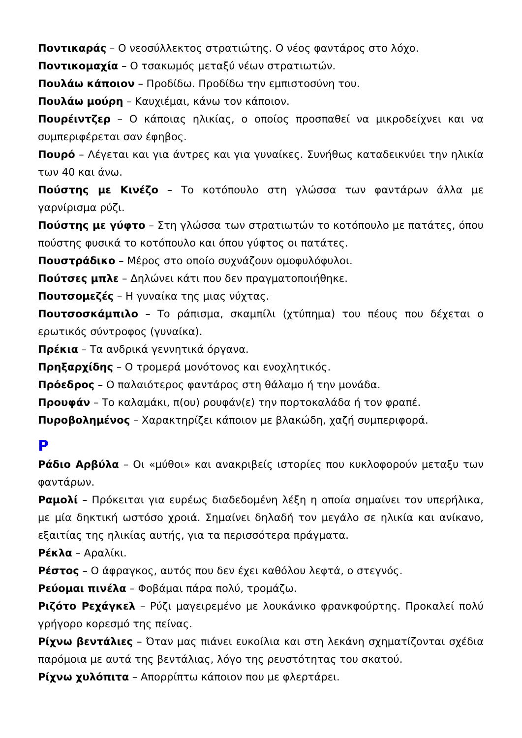Ποντικαράς – Ο νεοσύλλεκτος στρατιώτης. Ο νέος φαντάρος στο λόχο.
Ποντικομαχία – Ο τσακωμός μεταξύ νέων στρατιωτών.
Πουλάω κάποιον – Προδίδω. Προδίδω την εμπιστοσύνη του.
Πουλάω μούρη – Καυχιέμαι, κάνω τον κάποιον.
Πουρέιντζερ – Ο κάποιας ηλικίας, ο οποίος προσπαθεί να μικροδείχνει και να συμπεριφέρεται σαν έφηβος.
Πουρό – Λέγεται και για άντρες και για γυναίκες. Συνήθως καταδεικνύει την ηλικία των 40 και άνω.
Πούστης με Κινέζο – Το κοτόπουλο στη γλώσσα των φαντάρων άλλα με γαρνίρισμα ρύζι.
Πούστης με γύφτο – Στη γλώσσα των στρατιωτών το κοτόπουλο με πατάτες, όπου πούστης φυσικά το κοτόπουλο και όπου γύφτος οι πατάτες.
Πουστράδικο – Μέρος στο οποίο συχνάζουν ομοφυλόφυλοι.
Πούτσες μπλε – Δηλώνει κάτι που δεν πραγματοποιήθηκε.
Πουτσομεζές – Η γυναίκα της μιας νύχτας.
Πουτσοσκάμπιλο – Το ράπισμα, σκαμπίλι (χτύπημα) του πέους που δέχεται ο ερωτικός σύντροφος (γυναίκα).
Πρέκια – Τα ανδρικά γεννητικά όργανα.
Πρηξαρχίδης – Ο τρομερά μονότονος και ενοχλητικός.
Πρόεδρος – Ο παλαιότερος φαντάρος στη θάλαμο ή την μονάδα.
Προυφάν – Το καλαμάκι, π(ου) ρουφάν(ε) την πορτοκαλάδα ή τον φραπέ.
Πυροβολημένος – Χαρακτηρίζει κάποιον με βλακώδη, χαζή συμπεριφορά.
Ρ
Ράδιο Αρβύλα – Οι «μύθοι» και ανακριβείς ιστορίες που κυκλοφορούν μεταξυ των φαντάρων.
Ραμολί – Πρόκειται για ευρέως διαδεδομένη λέξη η οποία σημαίνει τον υπερήλικα, με μία δηκτική ωστόσο χροιά. Σημαίνει δηλαδή τον μεγάλο σε ηλικία και ανίκανο, εξαιτίας της ηλικίας αυτής, για τα περισσότερα πράγματα.
Ρέκλα – Αραλίκι.
Ρέστος – Ο άφραγκος, αυτός που δεν έχει καθόλου λεφτά, ο στεγνός.
Ρεύομαι πινέλα – Φοβάμαι πάρα πολύ, τρομάζω.
Ριζότο Ρεχάγκελ – Ρύζι μαγειρεμένο με λουκάνικο φρανκφούρτης. Προκαλεί πολύ γρήγορο κορεσμό της πείνας.
Ρίχνω βεντάλιες – Όταν μας πιάνει ευκοίλια και στη λεκάνη σχηματίζονται σχέδια παρόμοια με αυτά της βεντάλιας, λόγο της ρευστότητας του σκατού.
Ρίχνω χυλόπιτα – Απορρίπτω κάποιον που με φλερτάρει.